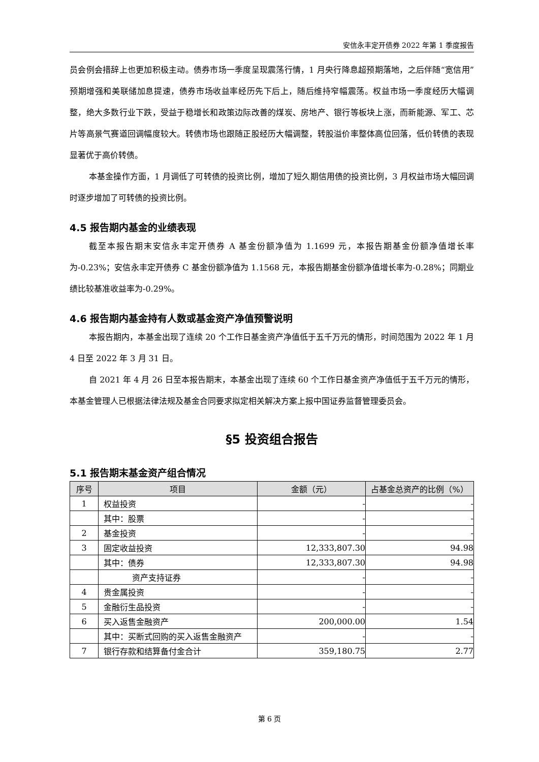安信永丰定开债券 2022 年第 1 季度报告
员会例会措辞上也更加积极主动。债券市场一季度呈现震荡行情，1 月央行降息超预期落地，之后伴随“宽信用”预期增强和美联储加息提速，债券市场收益率经历先下后上，随后维持窄幅震荡。权益市场一季度经历大幅调整，绝大多数行业下跌，受益于稳增长和政策边际改善的煤炭、房地产、银行等板块上涨，而新能源、军工、芯片等高景气赛道回调幅度较大。转债市场也跟随正股经历大幅调整，转股溢价率整体高位回落，低价转债的表现显著优于高价转债。
本基金操作方面，1 月调低了可转债的投资比例，增加了短久期信用债的投资比例，3 月权益市场大幅回调时逐步增加了可转债的投资比例。
4.5 报告期内基金的业绩表现
截至本报告期末安信永丰定开债券 A 基金份额净值为 1.1699 元，本报告期基金份额净值增长率为-0.23%；安信永丰定开债券 C 基金份额净值为 1.1568 元，本报告期基金份额净值增长率为-0.28%；同期业绩比较基准收益率为-0.29%。
4.6 报告期内基金持有人数或基金资产净值预警说明
本报告期内，本基金出现了连续 20 个工作日基金资产净值低于五千万元的情形，时间范围为 2022 年 1 月 4 日至 2022 年 3 月 31 日。
自 2021 年 4 月 26 日至本报告期末，本基金出现了连续 60 个工作日基金资产净值低于五千万元的情形，本基金管理人已根据法律法规及基金合同要求拟定相关解决方案上报中国证券监督管理委员会。
§5 投资组合报告
5.1 报告期末基金资产组合情况
| 序号 | 项目 | 金额（元） | 占基金总资产的比例（%） |
| --- | --- | --- | --- |
| 1 | 权益投资 | - | - |
| | 其中：股票 | - | - |
| 2 | 基金投资 | - | - |
| 3 | 固定收益投资 | 12,333,807.30 | 94.98 |
| | 其中：债券 | 12,333,807.30 | 94.98 |
| | 资产支持证券 | - | - |
| 4 | 贵金属投资 | - | - |
| 5 | 金融衍生品投资 | - | - |
| 6 | 买入返售金融资产 | 200,000.00 | 1.54 |
| | 其中：买断式回购的买入返售金融资产 | - | - |
| 7 | 银行存款和结算备付金合计 | 359,180.75 | 2.77 |
第 6 页